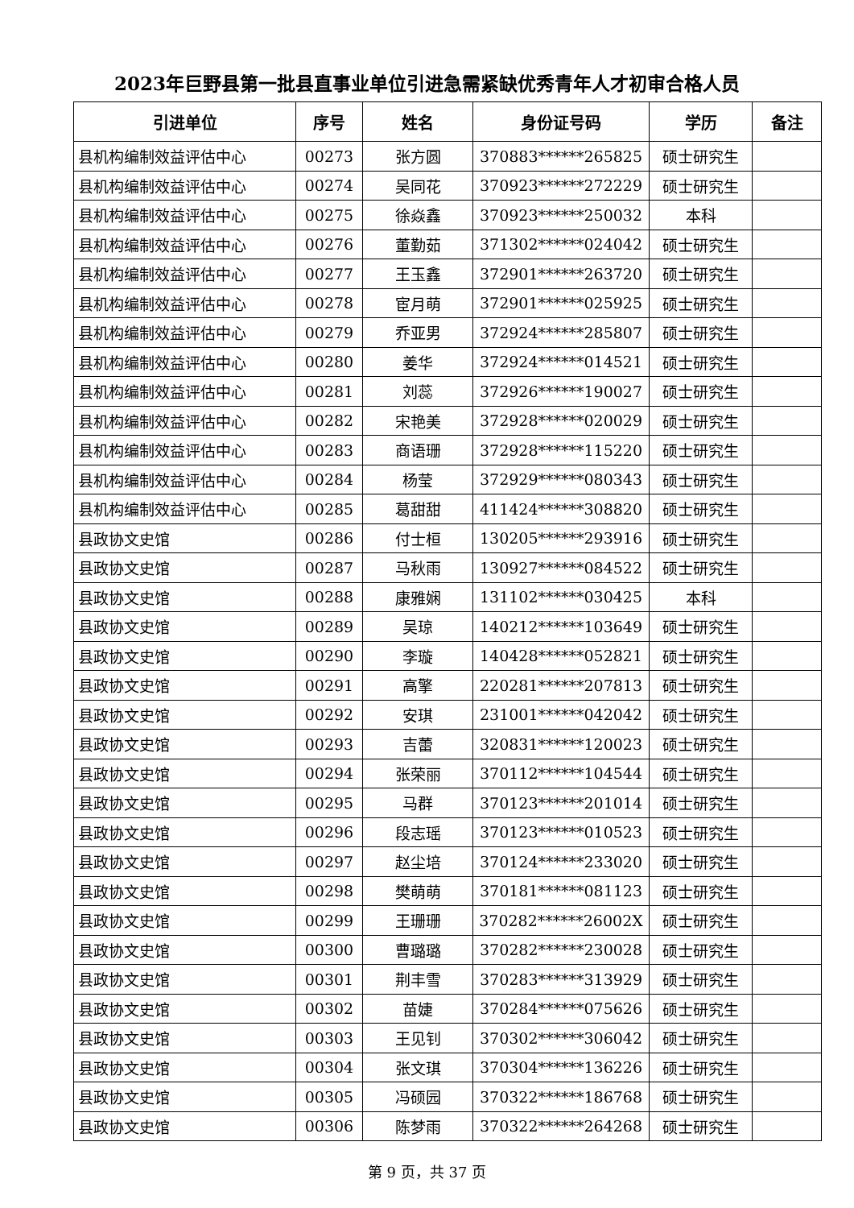2023年巨野县第一批县直事业单位引进急需紧缺优秀青年人才初审合格人员
| 引进单位 | 序号 | 姓名 | 身份证号码 | 学历 | 备注 |
| --- | --- | --- | --- | --- | --- |
| 县机构编制效益评估中心 | 00273 | 张方圆 | 370883******265825 | 硕士研究生 | |
| 县机构编制效益评估中心 | 00274 | 吴同花 | 370923******272229 | 硕士研究生 | |
| 县机构编制效益评估中心 | 00275 | 徐焱鑫 | 370923******250032 | 本科 | |
| 县机构编制效益评估中心 | 00276 | 董勤茹 | 371302******024042 | 硕士研究生 | |
| 县机构编制效益评估中心 | 00277 | 王玉鑫 | 372901******263720 | 硕士研究生 | |
| 县机构编制效益评估中心 | 00278 | 宦月萌 | 372901******025925 | 硕士研究生 | |
| 县机构编制效益评估中心 | 00279 | 乔亚男 | 372924******285807 | 硕士研究生 | |
| 县机构编制效益评估中心 | 00280 | 姜华 | 372924******014521 | 硕士研究生 | |
| 县机构编制效益评估中心 | 00281 | 刘蕊 | 372926******190027 | 硕士研究生 | |
| 县机构编制效益评估中心 | 00282 | 宋艳美 | 372928******020029 | 硕士研究生 | |
| 县机构编制效益评估中心 | 00283 | 商语珊 | 372928******115220 | 硕士研究生 | |
| 县机构编制效益评估中心 | 00284 | 杨莹 | 372929******080343 | 硕士研究生 | |
| 县机构编制效益评估中心 | 00285 | 葛甜甜 | 411424******308820 | 硕士研究生 | |
| 县政协文史馆 | 00286 | 付士桓 | 130205******293916 | 硕士研究生 | |
| 县政协文史馆 | 00287 | 马秋雨 | 130927******084522 | 硕士研究生 | |
| 县政协文史馆 | 00288 | 康雅娴 | 131102******030425 | 本科 | |
| 县政协文史馆 | 00289 | 吴琼 | 140212******103649 | 硕士研究生 | |
| 县政协文史馆 | 00290 | 李璇 | 140428******052821 | 硕士研究生 | |
| 县政协文史馆 | 00291 | 高擎 | 220281******207813 | 硕士研究生 | |
| 县政协文史馆 | 00292 | 安琪 | 231001******042042 | 硕士研究生 | |
| 县政协文史馆 | 00293 | 吉蕾 | 320831******120023 | 硕士研究生 | |
| 县政协文史馆 | 00294 | 张荣丽 | 370112******104544 | 硕士研究生 | |
| 县政协文史馆 | 00295 | 马群 | 370123******201014 | 硕士研究生 | |
| 县政协文史馆 | 00296 | 段志瑶 | 370123******010523 | 硕士研究生 | |
| 县政协文史馆 | 00297 | 赵尘培 | 370124******233020 | 硕士研究生 | |
| 县政协文史馆 | 00298 | 樊萌萌 | 370181******081123 | 硕士研究生 | |
| 县政协文史馆 | 00299 | 王珊珊 | 370282******26002X | 硕士研究生 | |
| 县政协文史馆 | 00300 | 曹璐璐 | 370282******230028 | 硕士研究生 | |
| 县政协文史馆 | 00301 | 荆丰雪 | 370283******313929 | 硕士研究生 | |
| 县政协文史馆 | 00302 | 苗婕 | 370284******075626 | 硕士研究生 | |
| 县政协文史馆 | 00303 | 王见钊 | 370302******306042 | 硕士研究生 | |
| 县政协文史馆 | 00304 | 张文琪 | 370304******136226 | 硕士研究生 | |
| 县政协文史馆 | 00305 | 冯硕园 | 370322******186768 | 硕士研究生 | |
| 县政协文史馆 | 00306 | 陈梦雨 | 370322******264268 | 硕士研究生 | |
第 9 页，共 37 页